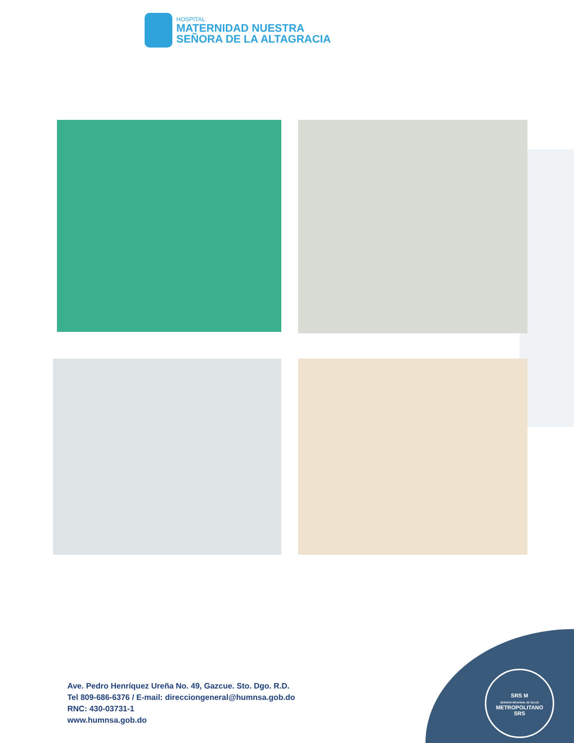HOSPITAL
MATERNIDAD NUESTRA
SEÑORA DE LA ALTAGRACIA
SRS M
SERVICIO REGIONAL DE SALUD
METROPOLITANO
SRS
Ave. Pedro Henríquez Ureña No. 49, Gazcue. Sto. Dgo. R.D.
Tel 809-686-6376 / E-mail: direcciongeneral@humnsa.gob.do
RNC: 430-03731-1
www.humnsa.gob.do